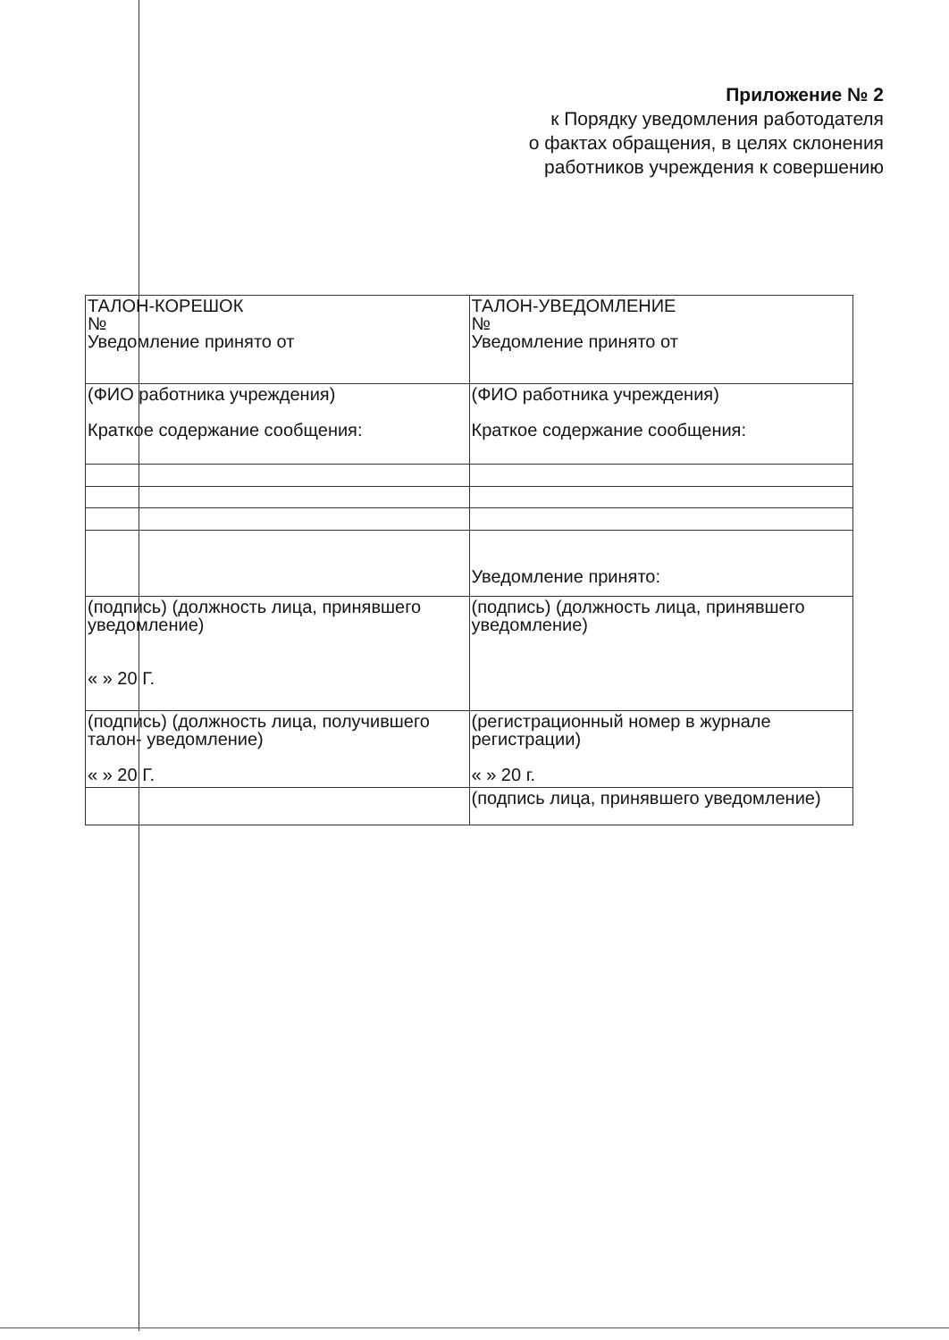Приложение № 2
к Порядку уведомления работодателя
о фактах обращения, в целях склонения
работников учреждения к совершению
| ТАЛОН-КОРЕШОК № Уведомление принято от | ТАЛОН-УВЕДОМЛЕНИЕ № Уведомление принято от |
| (ФИО работника учреждения) Краткое содержание сообщения: | (ФИО работника учреждения) Краткое содержание сообщения: |
| | Уведомление принято: |
| (подпись) (должность лица, принявшего уведомление) « » 20 Г. | (подпись) (должность лица, принявшего уведомление) |
| (подпись) (должность лица, получившего талон- уведомление) « » 20 Г. | (регистрационный номер в журнале регистрации) « » 20 г. |
| | (подпись лица, принявшего уведомление) |